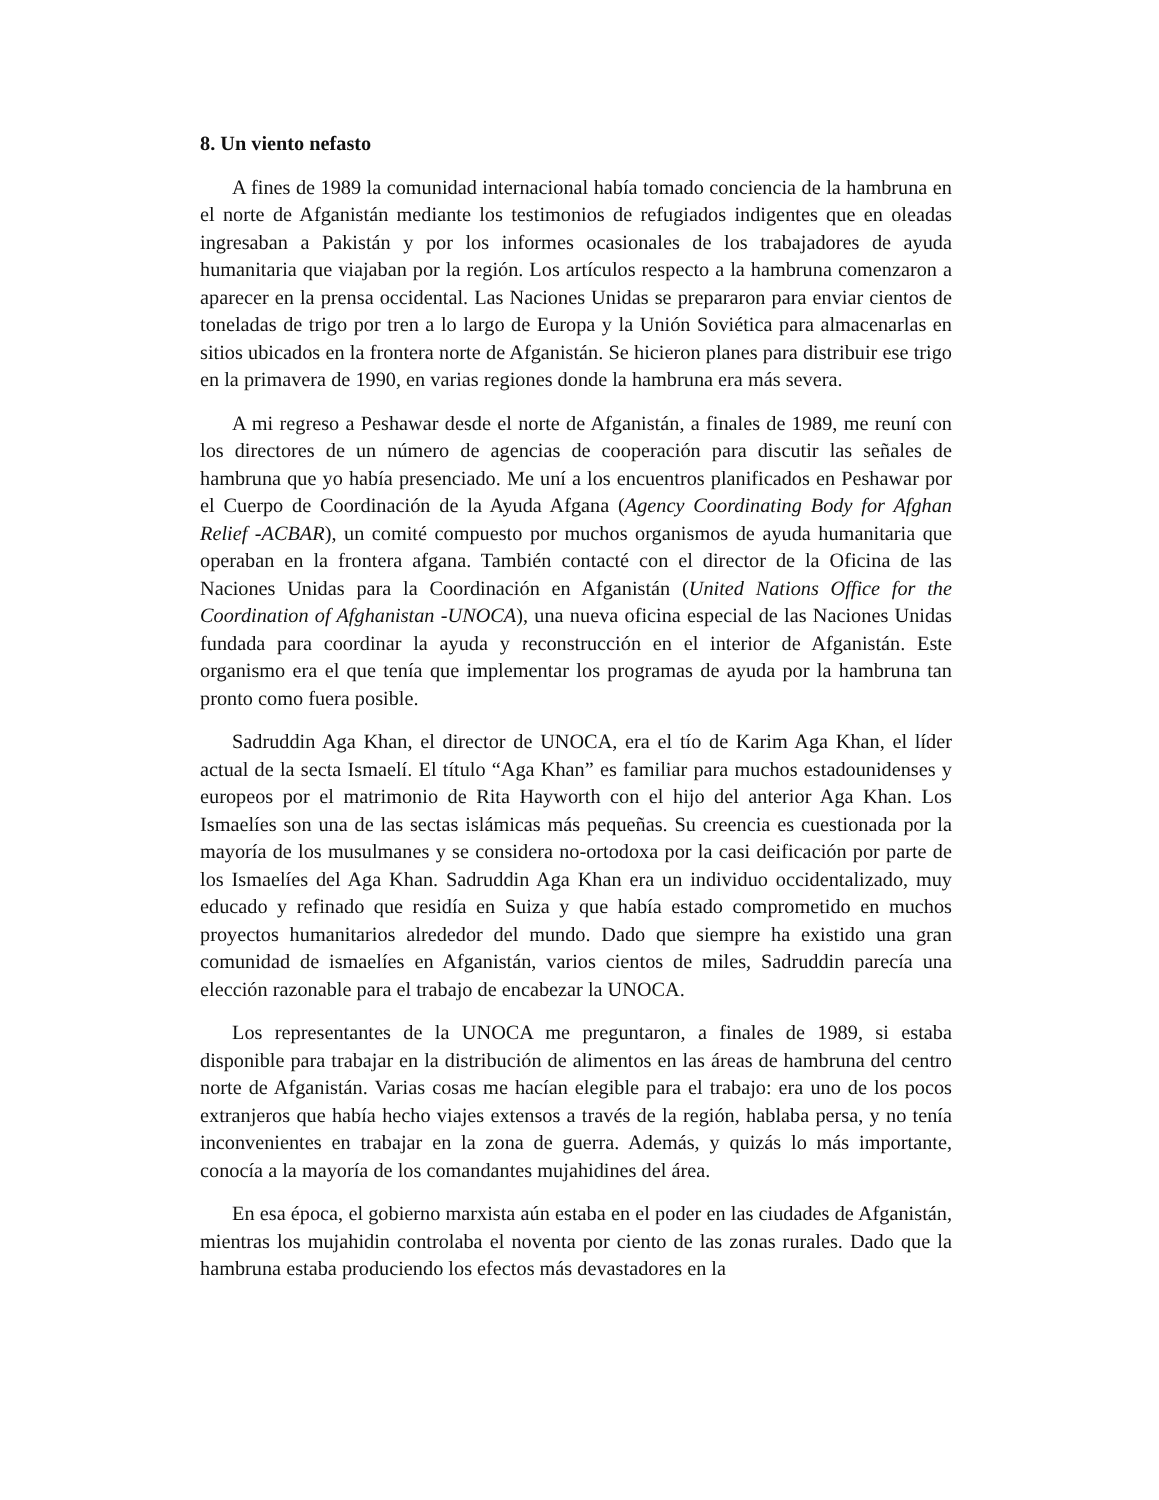8. Un viento nefasto
A fines de 1989 la comunidad internacional había tomado conciencia de la hambruna en el norte de Afganistán mediante los testimonios de refugiados indigentes que en oleadas ingresaban a Pakistán y por los informes ocasionales de los trabajadores de ayuda humanitaria que viajaban por la región. Los artículos respecto a la hambruna comenzaron a aparecer en la prensa occidental. Las Naciones Unidas se prepararon para enviar cientos de toneladas de trigo por tren a lo largo de Europa y la Unión Soviética para almacenarlas en sitios ubicados en la frontera norte de Afganistán. Se hicieron planes para distribuir ese trigo en la primavera de 1990, en varias regiones donde la hambruna era más severa.
A mi regreso a Peshawar desde el norte de Afganistán, a finales de 1989, me reuní con los directores de un número de agencias de cooperación para discutir las señales de hambruna que yo había presenciado. Me uní a los encuentros planificados en Peshawar por el Cuerpo de Coordinación de la Ayuda Afgana (Agency Coordinating Body for Afghan Relief -ACBAR), un comité compuesto por muchos organismos de ayuda humanitaria que operaban en la frontera afgana. También contacté con el director de la Oficina de las Naciones Unidas para la Coordinación en Afganistán (United Nations Office for the Coordination of Afghanistan -UNOCA), una nueva oficina especial de las Naciones Unidas fundada para coordinar la ayuda y reconstrucción en el interior de Afganistán. Este organismo era el que tenía que implementar los programas de ayuda por la hambruna tan pronto como fuera posible.
Sadruddin Aga Khan, el director de UNOCA, era el tío de Karim Aga Khan, el líder actual de la secta Ismaelí. El título “Aga Khan” es familiar para muchos estadounidenses y europeos por el matrimonio de Rita Hayworth con el hijo del anterior Aga Khan. Los Ismaelíes son una de las sectas islámicas más pequeñas. Su creencia es cuestionada por la mayoría de los musulmanes y se considera no-ortodoxa por la casi deificación por parte de los Ismaelíes del Aga Khan. Sadruddin Aga Khan era un individuo occidentalizado, muy educado y refinado que residía en Suiza y que había estado comprometido en muchos proyectos humanitarios alrededor del mundo. Dado que siempre ha existido una gran comunidad de ismaelíes en Afganistán, varios cientos de miles, Sadruddin parecía una elección razonable para el trabajo de encabezar la UNOCA.
Los representantes de la UNOCA me preguntaron, a finales de 1989, si estaba disponible para trabajar en la distribución de alimentos en las áreas de hambruna del centro norte de Afganistán. Varias cosas me hacían elegible para el trabajo: era uno de los pocos extranjeros que había hecho viajes extensos a través de la región, hablaba persa, y no tenía inconvenientes en trabajar en la zona de guerra. Además, y quizás lo más importante, conocía a la mayoría de los comandantes mujahidines del área.
En esa época, el gobierno marxista aún estaba en el poder en las ciudades de Afganistán, mientras los mujahidin controlaba el noventa por ciento de las zonas rurales. Dado que la hambruna estaba produciendo los efectos más devastadores en la